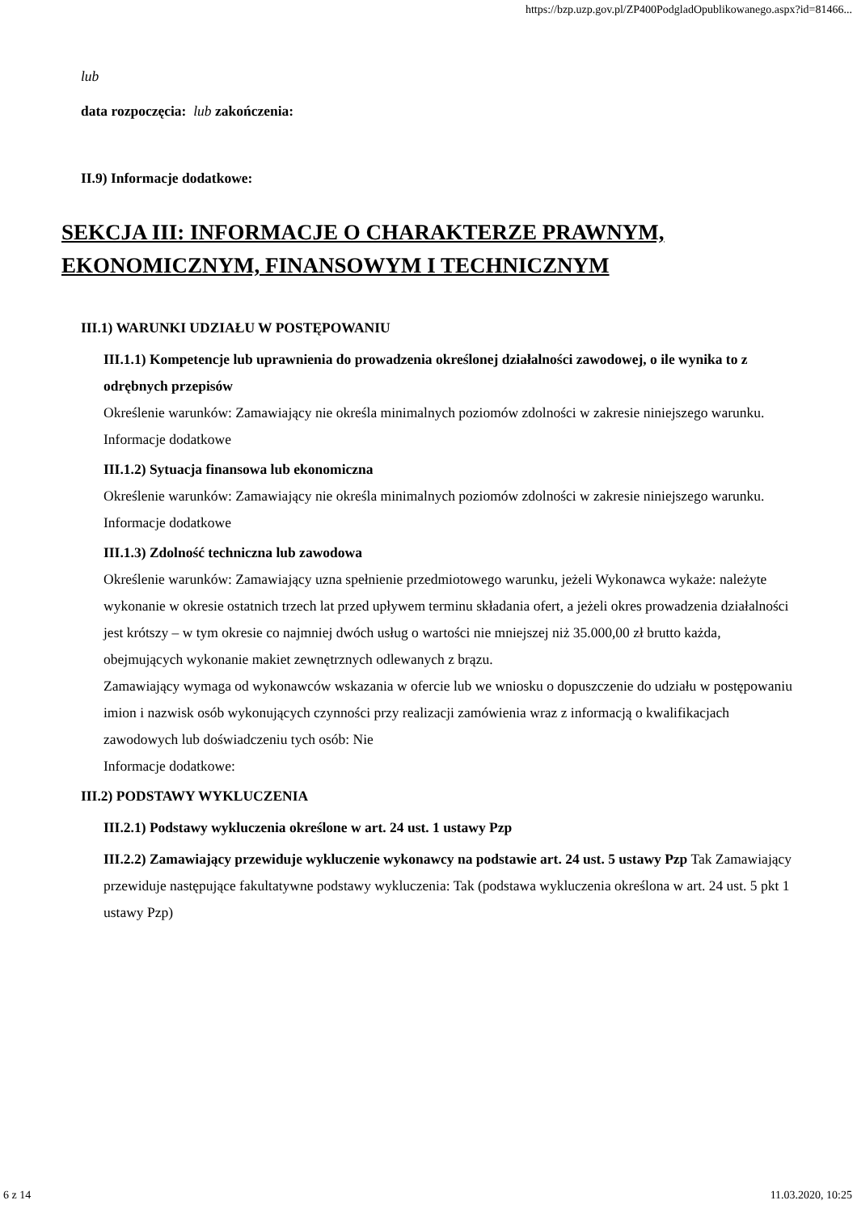https://bzp.uzp.gov.pl/ZP400PodgladOpublikowanego.aspx?id=81466...
lub
data rozpoczęcia: lub zakończenia:
II.9) Informacje dodatkowe:
SEKCJA III: INFORMACJE O CHARAKTERZE PRAWNYM, EKONOMICZNYM, FINANSOWYM I TECHNICZNYM
III.1) WARUNKI UDZIAŁU W POSTĘPOWANIU
III.1.1) Kompetencje lub uprawnienia do prowadzenia określonej działalności zawodowej, o ile wynika to z odrębnych przepisów
Określenie warunków: Zamawiający nie określa minimalnych poziomów zdolności w zakresie niniejszego warunku.
Informacje dodatkowe
III.1.2) Sytuacja finansowa lub ekonomiczna
Określenie warunków: Zamawiający nie określa minimalnych poziomów zdolności w zakresie niniejszego warunku.
Informacje dodatkowe
III.1.3) Zdolność techniczna lub zawodowa
Określenie warunków: Zamawiający uzna spełnienie przedmiotowego warunku, jeżeli Wykonawca wykaże: należyte wykonanie w okresie ostatnich trzech lat przed upływem terminu składania ofert, a jeżeli okres prowadzenia działalności jest krótszy – w tym okresie co najmniej dwóch usług o wartości nie mniejszej niż 35.000,00 zł brutto każda, obejmujących wykonanie makiet zewnętrznych odlewanych z brązu.
Zamawiający wymaga od wykonawców wskazania w ofercie lub we wniosku o dopuszczenie do udziału w postępowaniu imion i nazwisk osób wykonujących czynności przy realizacji zamówienia wraz z informacją o kwalifikacjach zawodowych lub doświadczeniu tych osób: Nie
Informacje dodatkowe:
III.2) PODSTAWY WYKLUCZENIA
III.2.1) Podstawy wykluczenia określone w art. 24 ust. 1 ustawy Pzp
III.2.2) Zamawiający przewiduje wykluczenie wykonawcy na podstawie art. 24 ust. 5 ustawy Pzp Tak Zamawiający przewiduje następujące fakultatywne podstawy wykluczenia: Tak (podstawa wykluczenia określona w art. 24 ust. 5 pkt 1 ustawy Pzp)
6 z 14 11.03.2020, 10:25